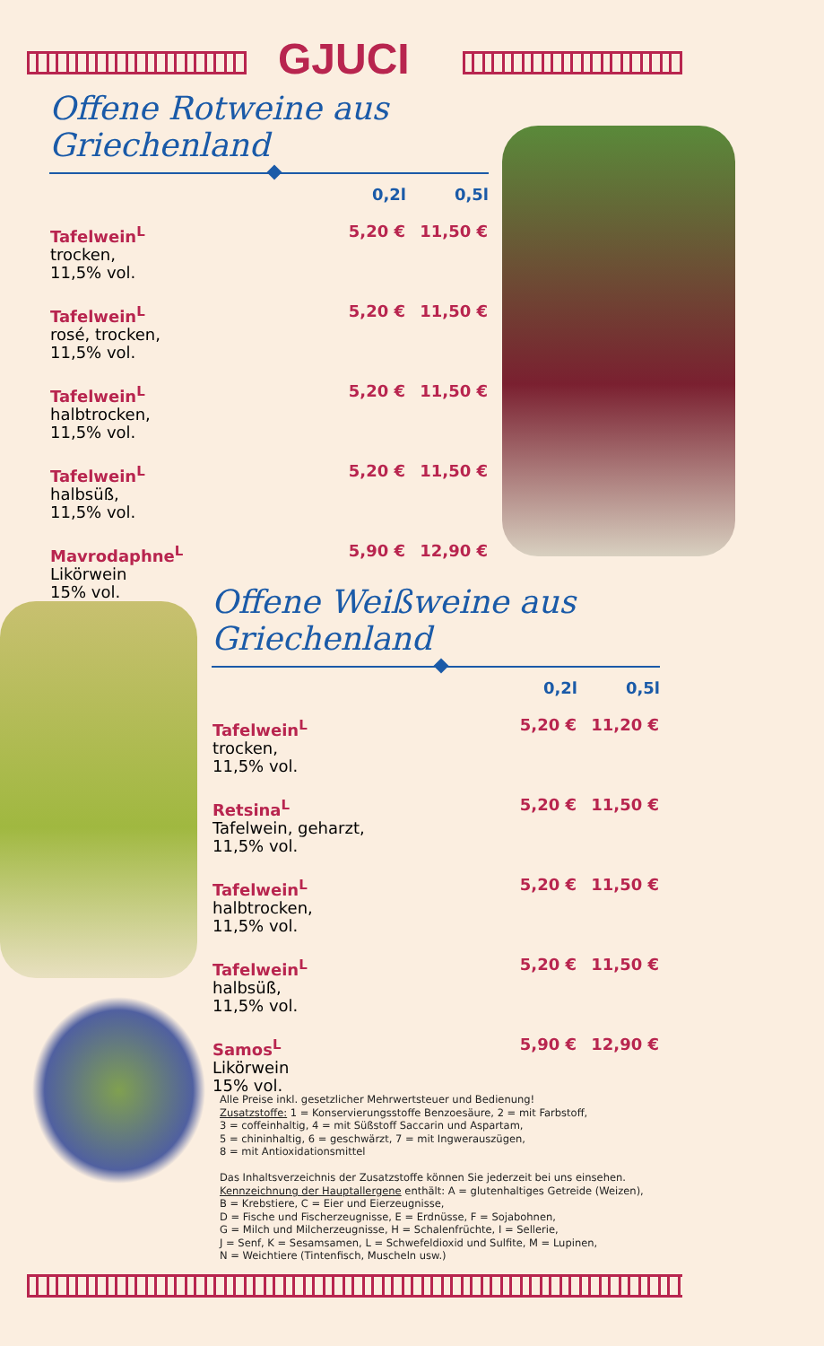GJUCI
Offene Rotweine aus Griechenland
| | 0,2l | 0,5l |
| --- | --- | --- |
| Tafelwein<sup>L</sup> trocken, 11,5% vol. | 5,20 € | 11,50 € |
| Tafelwein<sup>L</sup> rosé, trocken, 11,5% vol. | 5,20 € | 11,50 € |
| Tafelwein<sup>L</sup> halbtrocken, 11,5% vol. | 5,20 € | 11,50 € |
| Tafelwein<sup>L</sup> halbsüß, 11,5% vol. | 5,20 € | 11,50 € |
| Mavrodaphne<sup>L</sup> Likörwein 15% vol. | 5,90 € | 12,90 € |
Offene Weißweine aus Griechenland
| | 0,2l | 0,5l |
| --- | --- | --- |
| Tafelwein<sup>L</sup> trocken, 11,5% vol. | 5,20 € | 11,20 € |
| Retsina<sup>L</sup> Tafelwein, geharzt, 11,5% vol. | 5,20 € | 11,50 € |
| Tafelwein<sup>L</sup> halbtrocken, 11,5% vol. | 5,20 € | 11,50 € |
| Tafelwein<sup>L</sup> halbsüß, 11,5% vol. | 5,20 € | 11,50 € |
| Samos<sup>L</sup> Likörwein 15% vol. | 5,90 € | 12,90 € |
Alle Preise inkl. gesetzlicher Mehrwertsteuer und Bedienung!
Zusatzstoffe: 1 = Konservierungsstoffe Benzoesäure, 2 = mit Farbstoff,
3 = coffeinhaltig, 4 = mit Süßstoff Saccarin und Aspartam,
5 = chininhaltig, 6 = geschwärzt, 7 = mit Ingwerauszügen,
8 = mit Antioxidationsmittel
Das Inhaltsverzeichnis der Zusatzstoffe können Sie jederzeit bei uns einsehen.
Kennzeichnung der Hauptallergene enthält: A = glutenhaltiges Getreide (Weizen),
B = Krebstiere, C = Eier und Eierzeugnisse,
D = Fische und Fischerzeugnisse, E = Erdnüsse, F = Sojabohnen,
G = Milch und Milcherzeugnisse, H = Schalenfrüchte, I = Sellerie,
J = Senf, K = Sesamsamen, L = Schwefeldioxid und Sulfite, M = Lupinen,
N = Weichtiere (Tintenfisch, Muscheln usw.)